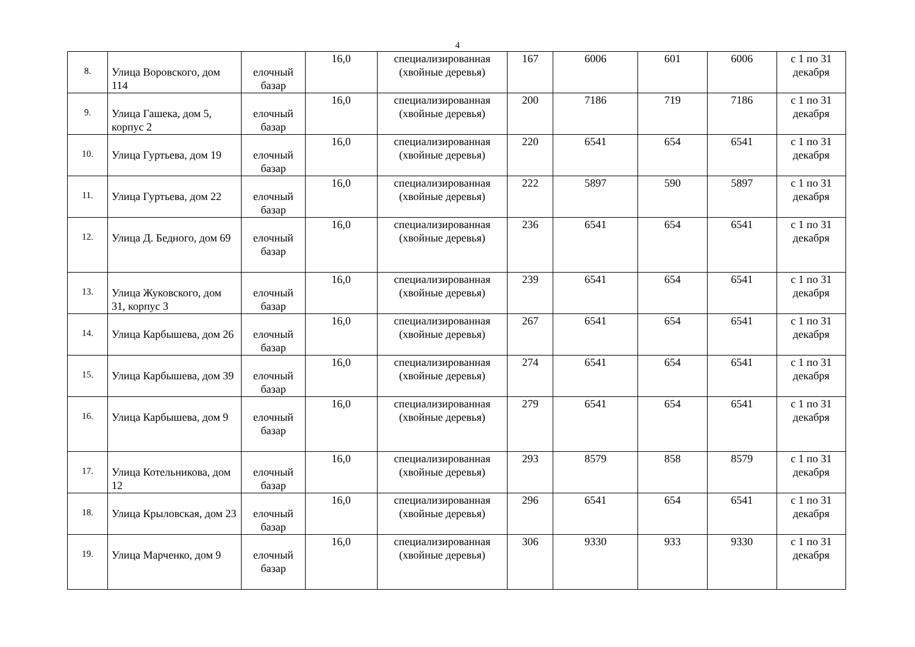4
| 8. | Улица Воровского, дом 114 | елочный базар | 16,0 | специализированная (хвойные деревья) | 167 | 6006 | 601 | 6006 | с 1 по 31 декабря |
| 9. | Улица Гашека, дом 5, корпус 2 | елочный базар | 16,0 | специализированная (хвойные деревья) | 200 | 7186 | 719 | 7186 | с 1 по 31 декабря |
| 10. | Улица Гуртьева, дом 19 | елочный базар | 16,0 | специализированная (хвойные деревья) | 220 | 6541 | 654 | 6541 | с 1 по 31 декабря |
| 11. | Улица Гуртьева, дом 22 | елочный базар | 16,0 | специализированная (хвойные деревья) | 222 | 5897 | 590 | 5897 | с 1 по 31 декабря |
| 12. | Улица Д. Бедного, дом 69 | елочный базар | 16,0 | специализированная (хвойные деревья) | 236 | 6541 | 654 | 6541 | с 1 по 31 декабря |
| 13. | Улица Жуковского, дом 31, корпус 3 | елочный базар | 16,0 | специализированная (хвойные деревья) | 239 | 6541 | 654 | 6541 | с 1 по 31 декабря |
| 14. | Улица Карбышева, дом 26 | елочный базар | 16,0 | специализированная (хвойные деревья) | 267 | 6541 | 654 | 6541 | с 1 по 31 декабря |
| 15. | Улица Карбышева, дом 39 | елочный базар | 16,0 | специализированная (хвойные деревья) | 274 | 6541 | 654 | 6541 | с 1 по 31 декабря |
| 16. | Улица Карбышева, дом 9 | елочный базар | 16,0 | специализированная (хвойные деревья) | 279 | 6541 | 654 | 6541 | с 1 по 31 декабря |
| 17. | Улица Котельникова, дом 12 | елочный базар | 16,0 | специализированная (хвойные деревья) | 293 | 8579 | 858 | 8579 | с 1 по 31 декабря |
| 18. | Улица Крыловская, дом 23 | елочный базар | 16,0 | специализированная (хвойные деревья) | 296 | 6541 | 654 | 6541 | с 1 по 31 декабря |
| 19. | Улица Марченко, дом 9 | елочный базар | 16,0 | специализированная (хвойные деревья) | 306 | 9330 | 933 | 9330 | с 1 по 31 декабря |